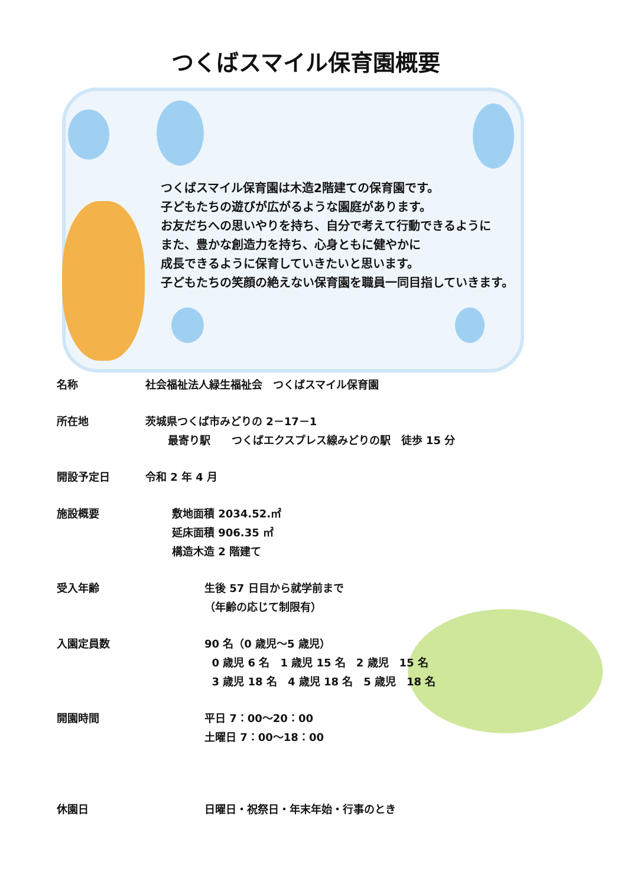つくばスマイル保育園概要
つくばスマイル保育園は木造2階建ての保育園です。
子どもたちの遊びが広がるような園庭があります。
お友だちへの思いやりを持ち、自分で考えて行動できるように
また、豊かな創造力を持ち、心身ともに健やかに
成長できるように保育していきたいと思います。
子どもたちの笑顔の絶えない保育園を職員一同目指していきます。
名称 社会福祉法人緑生福祉会　つくばスマイル保育園
所在地 茨城県つくば市みどりの 2－17－1
最寄り駅　　つくばエクスプレス線みどりの駅　徒歩 15 分
開設予定日 令和 2 年 4 月
施設概要 敷地面積 2034.52.㎡
延床面積 906.35 ㎡
構造木造 2 階建て
受入年齢 生後 57 日目から就学前まで
（年齢の応じて制限有）
入園定員数 90 名（0 歳児～5 歳児）
0 歳児 6 名　1 歳児 15 名　2 歳児　15 名
3 歳児 18 名　4 歳児 18 名　5 歳児　18 名
開園時間 平日 7：00～20：00
土曜日 7：00～18：00
休園日 日曜日・祝祭日・年末年始・行事のとき